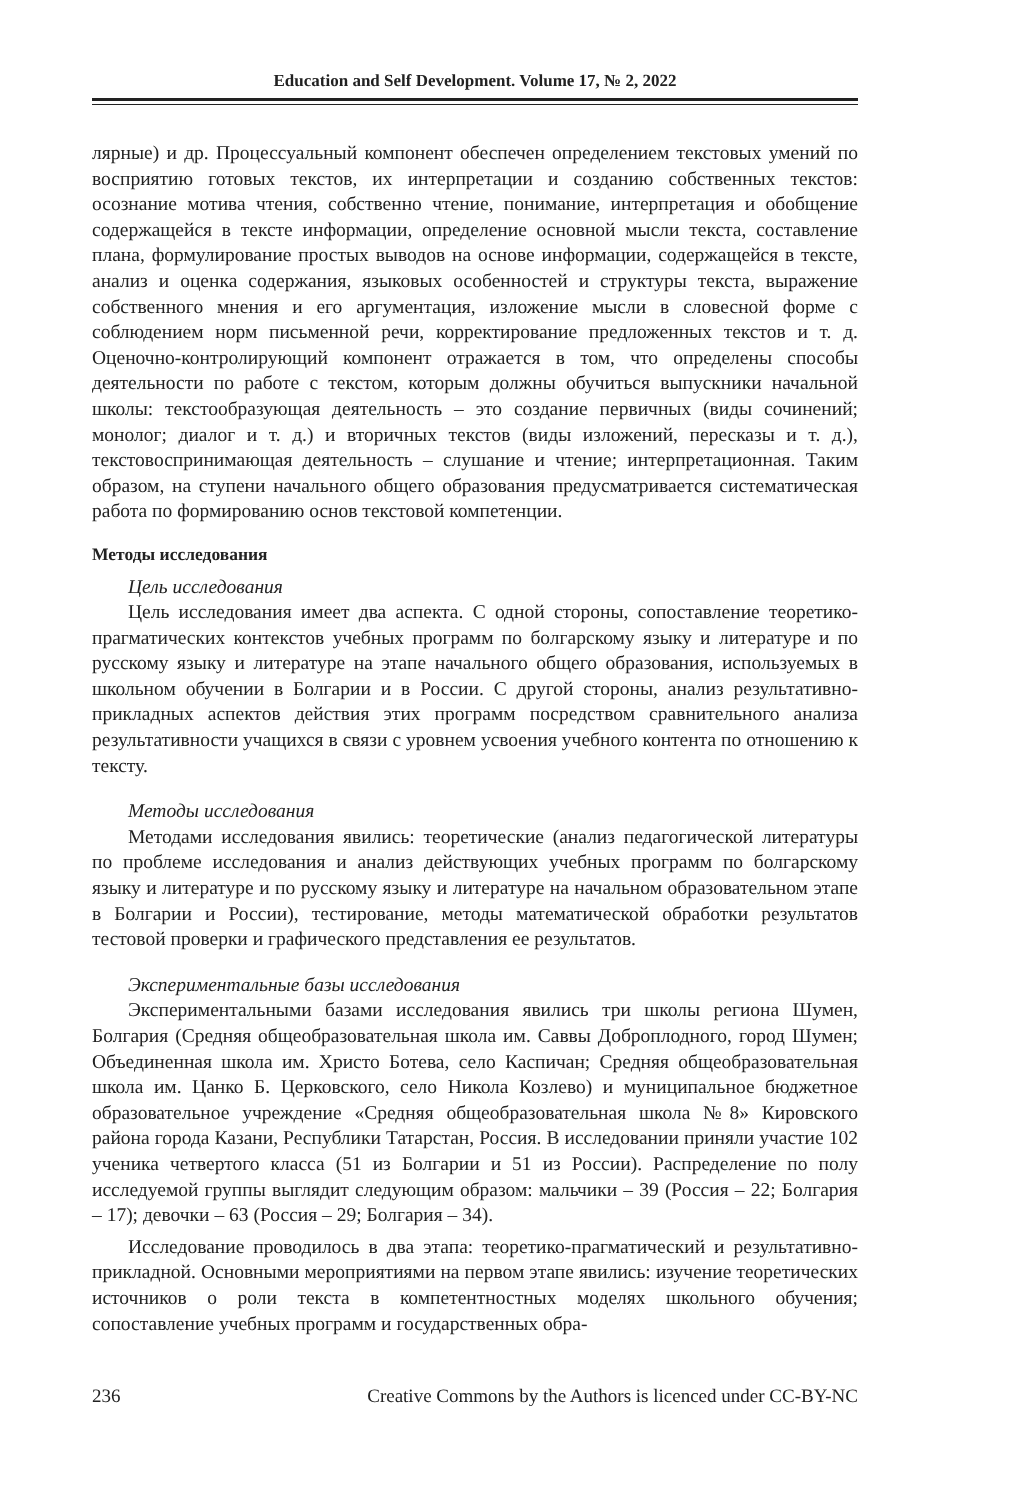Education and Self Development. Volume 17, № 2, 2022
лярные) и др. Процессуальный компонент обеспечен определением текстовых умений по восприятию готовых текстов, их интерпретации и созданию собственных текстов: осознание мотива чтения, собственно чтение, понимание, интерпретация и обобщение содержащейся в тексте информации, определение основной мысли текста, составление плана, формулирование простых выводов на основе информации, содержащейся в тексте, анализ и оценка содержания, языковых особенностей и структуры текста, выражение собственного мнения и его аргументация, изложение мысли в словесной форме с соблюдением норм письменной речи, корректирование предложенных текстов и т. д. Оценочно-контролирующий компонент отражается в том, что определены способы деятельности по работе с текстом, которым должны обучиться выпускники начальной школы: текстообразующая деятельность – это создание первичных (виды сочинений; монолог; диалог и т. д.) и вторичных текстов (виды изложений, пересказы и т. д.), текстовоспринимающая деятельность – слушание и чтение; интерпретационная. Таким образом, на ступени начального общего образования предусматривается систематическая работа по формированию основ текстовой компетенции.
Методы исследования
Цель исследования
Цель исследования имеет два аспекта. С одной стороны, сопоставление теоретико-прагматических контекстов учебных программ по болгарскому языку и литературе и по русскому языку и литературе на этапе начального общего образования, используемых в школьном обучении в Болгарии и в России. С другой стороны, анализ результативно-прикладных аспектов действия этих программ посредством сравнительного анализа результативности учащихся в связи с уровнем усвоения учебного контента по отношению к тексту.
Методы исследования
Методами исследования явились: теоретические (анализ педагогической литературы по проблеме исследования и анализ действующих учебных программ по болгарскому языку и литературе и по русскому языку и литературе на начальном образовательном этапе в Болгарии и России), тестирование, методы математической обработки результатов тестовой проверки и графического представления ее результатов.
Экспериментальные базы исследования
Экспериментальными базами исследования явились три школы региона Шумен, Болгария (Средняя общеобразовательная школа им. Саввы Доброплодного, город Шумен; Объединенная школа им. Христо Ботева, село Каспичан; Средняя общеобразовательная школа им. Цанко Б. Церковского, село Никола Козлево) и муниципальное бюджетное образовательное учреждение «Средняя общеобразовательная школа №8» Кировского района города Казани, Республики Татарстан, Россия. В исследовании приняли участие 102 ученика четвертого класса (51 из Болгарии и 51 из России). Распределение по полу исследуемой группы выглядит следующим образом: мальчики – 39 (Россия – 22; Болгария – 17); девочки – 63 (Россия – 29; Болгария – 34).
Исследование проводилось в два этапа: теоретико-прагматический и результативно-прикладной. Основными мероприятиями на первом этапе явились: изучение теоретических источников о роли текста в компетентностных моделях школьного обучения; сопоставление учебных программ и государственных обра-
236 Creative Commons by the Authors is licenced under CC-BY-NC